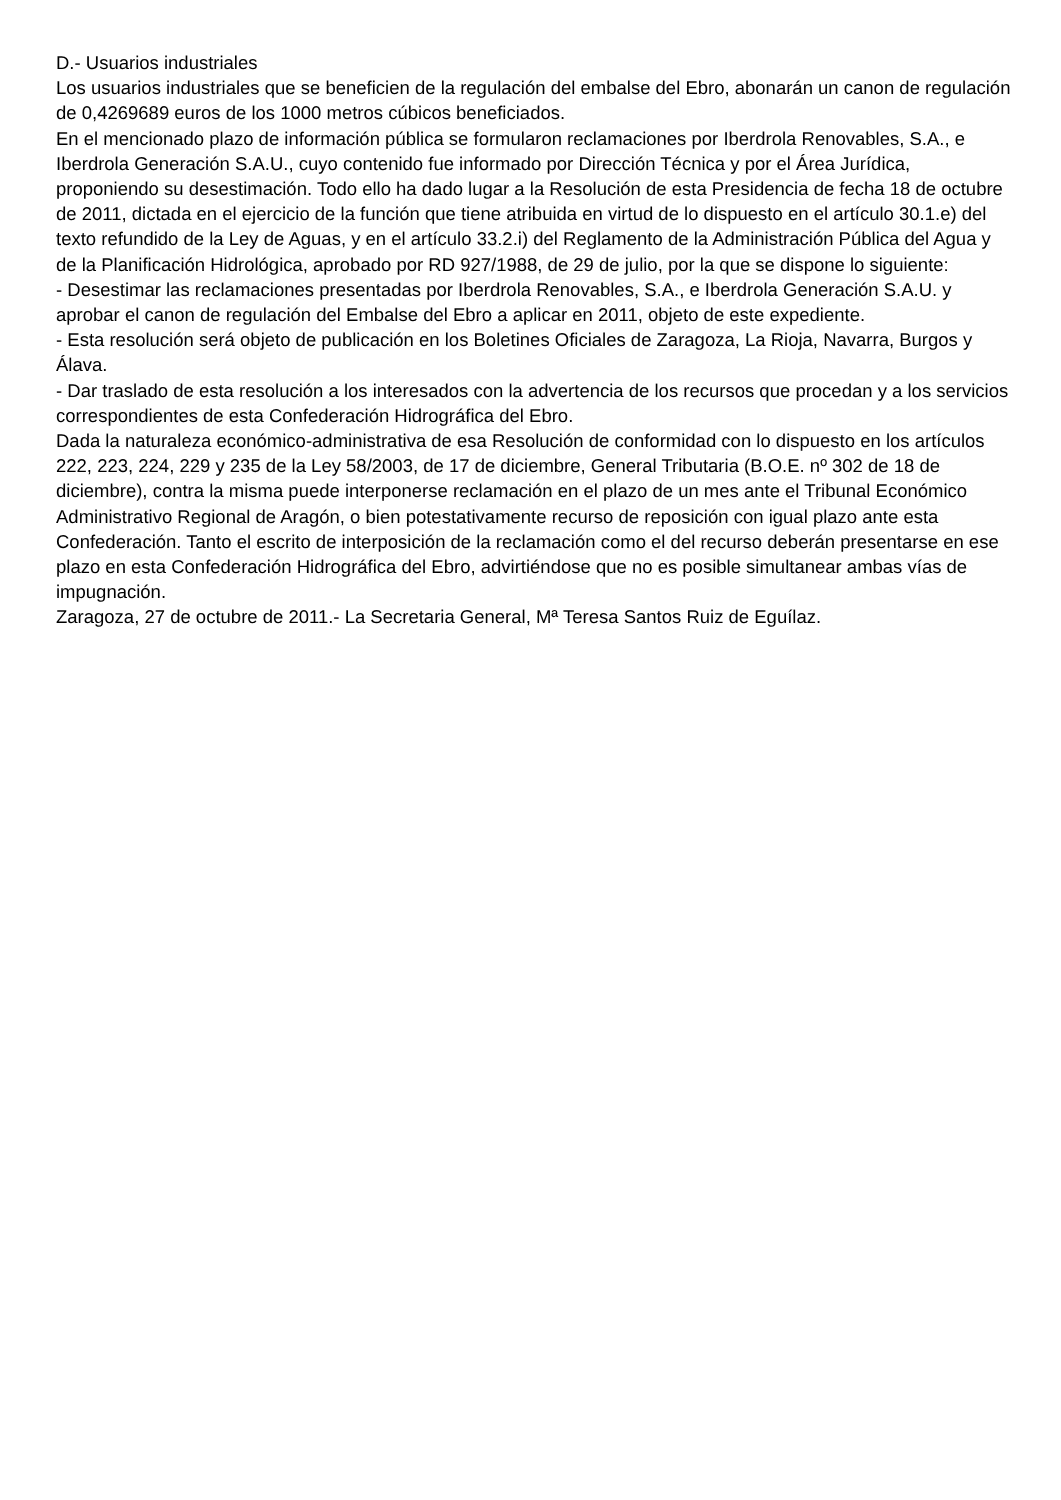D.- Usuarios industriales
Los usuarios industriales que se beneficien de la regulación del embalse del Ebro, abonarán un canon de regulación de 0,4269689 euros de los 1000 metros cúbicos beneficiados.
En el mencionado plazo de información pública se formularon reclamaciones por Iberdrola Renovables, S.A., e Iberdrola Generación S.A.U., cuyo contenido fue informado por Dirección Técnica y por el Área Jurídica, proponiendo su desestimación. Todo ello ha dado lugar a la Resolución de esta Presidencia de fecha 18 de octubre de 2011, dictada en el ejercicio de la función que tiene atribuida en virtud de lo dispuesto en el artículo 30.1.e) del texto refundido de la Ley de Aguas, y en el artículo 33.2.i) del Reglamento de la Administración Pública del Agua y de la Planificación Hidrológica, aprobado por RD 927/1988, de 29 de julio, por la que se dispone lo siguiente:
- Desestimar las reclamaciones presentadas por Iberdrola Renovables, S.A., e Iberdrola Generación S.A.U. y aprobar el canon de regulación del Embalse del Ebro a aplicar en 2011, objeto de este expediente.
- Esta resolución será objeto de publicación en los Boletines Oficiales de Zaragoza, La Rioja, Navarra, Burgos y Álava.
- Dar traslado de esta resolución a los interesados con la advertencia de los recursos que procedan y a los servicios correspondientes de esta Confederación Hidrográfica del Ebro.
Dada la naturaleza económico-administrativa de esa Resolución de conformidad con lo dispuesto en los artículos 222, 223, 224, 229 y 235 de la Ley 58/2003, de 17 de diciembre, General Tributaria (B.O.E. nº 302 de 18 de diciembre), contra la misma puede interponerse reclamación en el plazo de un mes ante el Tribunal Económico Administrativo Regional de Aragón, o bien potestativamente recurso de reposición con igual plazo ante esta Confederación. Tanto el escrito de interposición de la reclamación como el del recurso deberán presentarse en ese plazo en esta Confederación Hidrográfica del Ebro, advirtiéndose que no es posible simultanear ambas vías de impugnación.
Zaragoza, 27 de octubre de 2011.- La Secretaria General, Mª Teresa Santos Ruiz de Eguílaz.